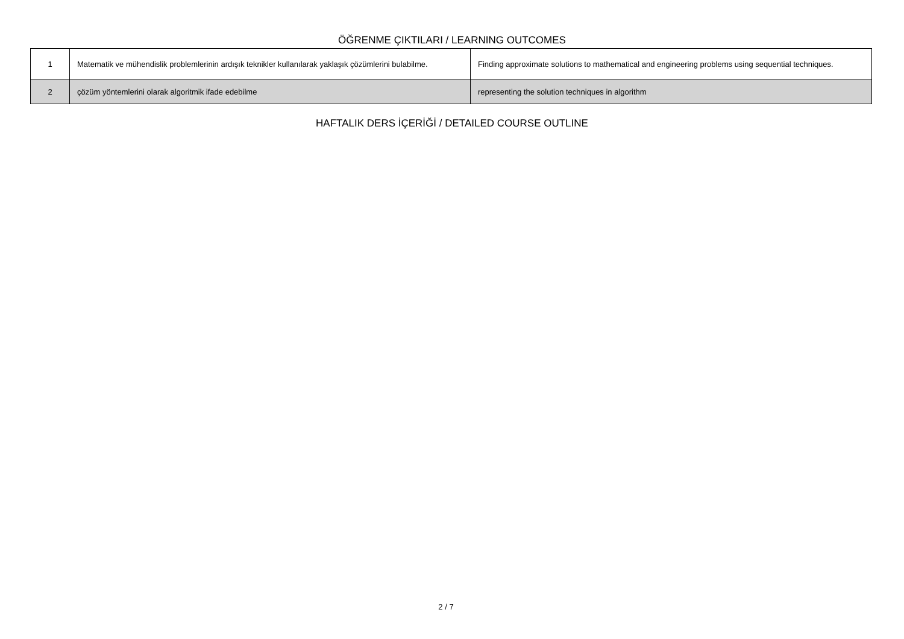ÖĞRENME ÇIKTILARI / LEARNING OUTCOMES
| 1 | Matematik ve mühendislik problemlerinin ardışık teknikler kullanılarak yaklaşık çözümlerini bulabilme. | Finding approximate solutions to mathematical and engineering problems using sequential techniques. |
| 2 | çözüm yöntemlerini olarak algoritmik ifade edebilme | representing the solution techniques in algorithm |
HAFTALIK DERS İÇERİĞİ / DETAILED COURSE OUTLINE
2 / 7